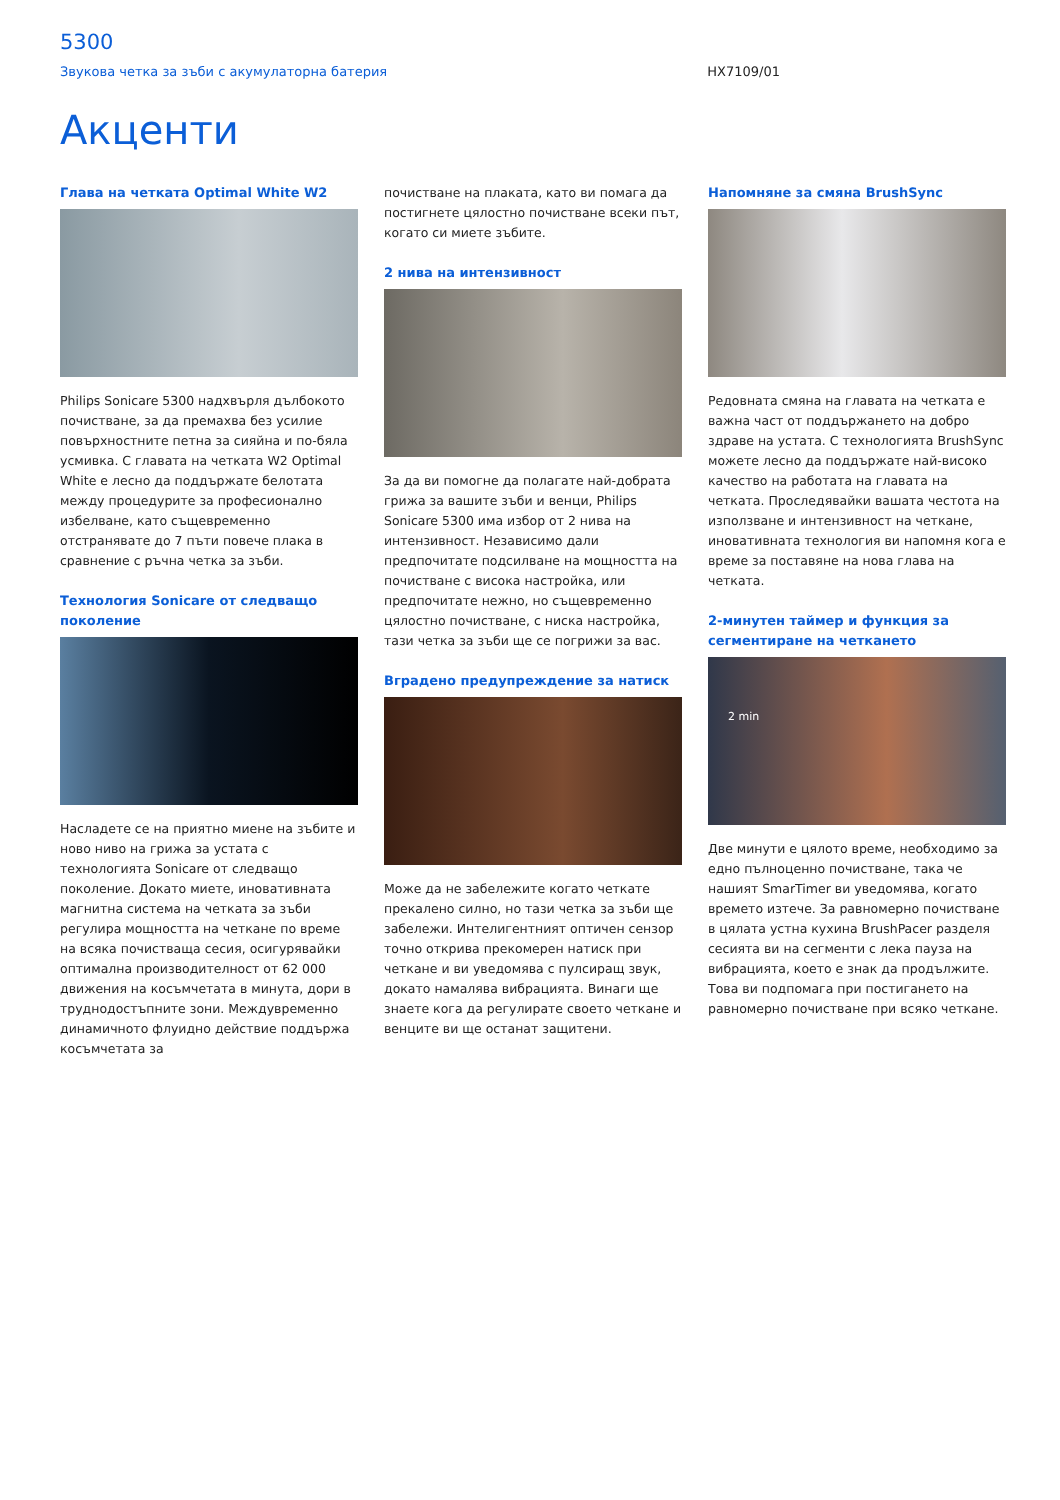5300
Звукова четка за зъби с акумулаторна батерия HX7109/01
Акценти
Глава на четката Optimal White W2
Philips Sonicare 5300 надхвърля дълбокото почистване, за да премахва без усилие повърхностните петна за сияйна и по-бяла усмивка. С главата на четката W2 Optimal White е лесно да поддържате белотата между процедурите за професионално избелване, като същевременно отстранявате до 7 пъти повече плака в сравнение с ръчна четка за зъби.
Технология Sonicare от следващо поколение
Насладете се на приятно миене на зъбите и ново ниво на грижа за устата с технологията Sonicare от следващо поколение. Докато миете, иновативната магнитна система на четката за зъби регулира мощността на четкане по време на всяка почистваща сесия, осигурявайки оптимална производителност от 62 000 движения на косъмчетата в минута, дори в труднодостъпните зони. Междувременно динамичното флуидно действие поддържа косъмчетата за
почистване на плаката, като ви помага да постигнете цялостно почистване всеки път, когато си миете зъбите.
2 нива на интензивност
За да ви помогне да полагате най-добрата грижа за вашите зъби и венци, Philips Sonicare 5300 има избор от 2 нива на интензивност. Независимо дали предпочитате подсилване на мощността на почистване с висока настройка, или предпочитате нежно, но същевременно цялостно почистване, с ниска настройка, тази четка за зъби ще се погрижи за вас.
Вградено предупреждение за натиск
Може да не забележите когато четкате прекалено силно, но тази четка за зъби ще забележи. Интелигентният оптичен сензор точно открива прекомерен натиск при четкане и ви уведомява с пулсиращ звук, докато намалява вибрацията. Винаги ще знаете кога да регулирате своето четкане и венците ви ще останат защитени.
Напомняне за смяна BrushSync
Редовната смяна на главата на четката е важна част от поддържането на добро здраве на устата. С технологията BrushSync можете лесно да поддържате най-високо качество на работата на главата на четката. Проследявайки вашата честота на използване и интензивност на четкане, иновативната технология ви напомня кога е време за поставяне на нова глава на четката.
2-минутен таймер и функция за сегментиране на четкането
2 min
Две минути е цялото време, необходимо за едно пълноценно почистване, така че нашият SmarTimer ви уведомява, когато времето изтече. За равномерно почистване в цялата устна кухина BrushPacer разделя сесията ви на сегменти с лека пауза на вибрацията, което е знак да продължите. Това ви подпомага при постигането на равномерно почистване при всяко четкане.